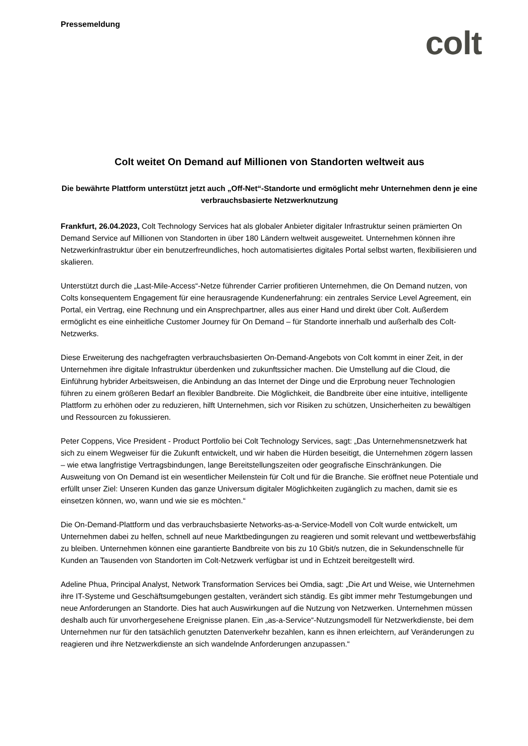Pressemeldung
colt
Colt weitet On Demand auf Millionen von Standorten weltweit aus
Die bewährte Plattform unterstützt jetzt auch „Off-Net“-Standorte und ermöglicht mehr Unternehmen denn je eine verbrauchsbasierte Netzwerknutzung
Frankfurt, 26.04.2023, Colt Technology Services hat als globaler Anbieter digitaler Infrastruktur seinen prämierten On Demand Service auf Millionen von Standorten in über 180 Ländern weltweit ausgeweitet. Unternehmen können ihre Netzwerkinfrastruktur über ein benutzerfreundliches, hoch automatisiertes digitales Portal selbst warten, flexibilisieren und skalieren.
Unterstützt durch die „Last-Mile-Access“-Netze führender Carrier profitieren Unternehmen, die On Demand nutzen, von Colts konsequentem Engagement für eine herausragende Kundenerfahrung: ein zentrales Service Level Agreement, ein Portal, ein Vertrag, eine Rechnung und ein Ansprechpartner, alles aus einer Hand und direkt über Colt. Außerdem ermöglicht es eine einheitliche Customer Journey für On Demand – für Standorte innerhalb und außerhalb des Colt-Netzwerks.
Diese Erweiterung des nachgefragten verbrauchsbasierten On-Demand-Angebots von Colt kommt in einer Zeit, in der Unternehmen ihre digitale Infrastruktur überdenken und zukunftssicher machen. Die Umstellung auf die Cloud, die Einführung hybrider Arbeitsweisen, die Anbindung an das Internet der Dinge und die Erprobung neuer Technologien führen zu einem größeren Bedarf an flexibler Bandbreite. Die Möglichkeit, die Bandbreite über eine intuitive, intelligente Plattform zu erhöhen oder zu reduzieren, hilft Unternehmen, sich vor Risiken zu schützen, Unsicherheiten zu bewältigen und Ressourcen zu fokussieren.
Peter Coppens, Vice President - Product Portfolio bei Colt Technology Services, sagt: „Das Unternehmensnetzwerk hat sich zu einem Wegweiser für die Zukunft entwickelt, und wir haben die Hürden beseitigt, die Unternehmen zögern lassen – wie etwa langfristige Vertragsbindungen, lange Bereitstellungszeiten oder geografische Einschränkungen. Die Ausweitung von On Demand ist ein wesentlicher Meilenstein für Colt und für die Branche. Sie eröffnet neue Potentiale und erfüllt unser Ziel: Unseren Kunden das ganze Universum digitaler Möglichkeiten zugänglich zu machen, damit sie es einsetzen können, wo, wann und wie sie es möchten.“
Die On-Demand-Plattform und das verbrauchsbasierte Networks-as-a-Service-Modell von Colt wurde entwickelt, um Unternehmen dabei zu helfen, schnell auf neue Marktbedingungen zu reagieren und somit relevant und wettbewerbsfähig zu bleiben. Unternehmen können eine garantierte Bandbreite von bis zu 10 Gbit/s nutzen, die in Sekundenschnelle für Kunden an Tausenden von Standorten im Colt-Netzwerk verfügbar ist und in Echtzeit bereitgestellt wird.
Adeline Phua, Principal Analyst, Network Transformation Services bei Omdia, sagt: „Die Art und Weise, wie Unternehmen ihre IT-Systeme und Geschäftsumgebungen gestalten, verändert sich ständig. Es gibt immer mehr Testumgebungen und neue Anforderungen an Standorte. Dies hat auch Auswirkungen auf die Nutzung von Netzwerken. Unternehmen müssen deshalb auch für unvorhergesehene Ereignisse planen. Ein „as-a-Service“-Nutzungsmodell für Netzwerkdienste, bei dem Unternehmen nur für den tatsächlich genutzten Datenverkehr bezahlen, kann es ihnen erleichtern, auf Veränderungen zu reagieren und ihre Netzwerkdienste an sich wandelnde Anforderungen anzupassen.“